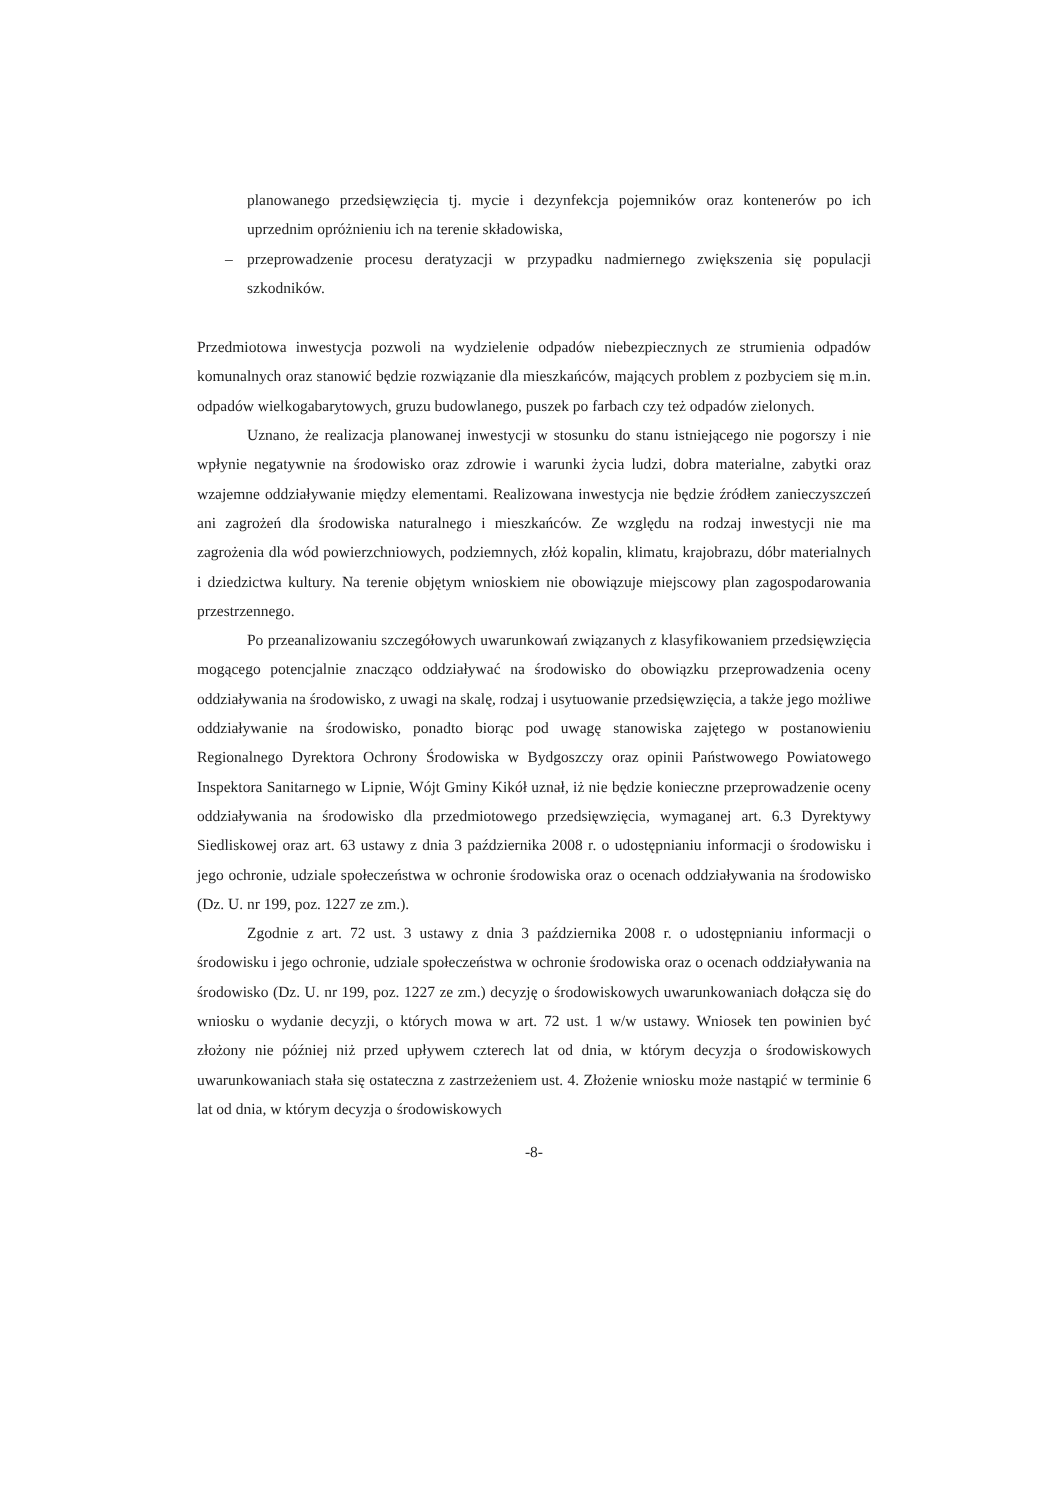planowanego przedsięwzięcia tj. mycie i dezynfekcja pojemników oraz kontenerów po ich uprzednim opróżnieniu ich na terenie składowiska,
– przeprowadzenie procesu deratyzacji w przypadku nadmiernego zwiększenia się populacji szkodników.
Przedmiotowa inwestycja pozwoli na wydzielenie odpadów niebezpiecznych ze strumienia odpadów komunalnych oraz stanowić będzie rozwiązanie dla mieszkańców, mających problem z pozbyciem się m.in. odpadów wielkogabarytowych, gruzu budowlanego, puszek po farbach czy też odpadów zielonych.
Uznano, że realizacja planowanej inwestycji w stosunku do stanu istniejącego nie pogorszy i nie wpłynie negatywnie na środowisko oraz zdrowie i warunki życia ludzi, dobra materialne, zabytki oraz wzajemne oddziaływanie między elementami. Realizowana inwestycja nie będzie źródłem zanieczyszczeń ani zagrożeń dla środowiska naturalnego i mieszkańców. Ze względu na rodzaj inwestycji nie ma zagrożenia dla wód powierzchniowych, podziemnych, złóż kopalin, klimatu, krajobrazu, dóbr materialnych i dziedzictwa kultury. Na terenie objętym wnioskiem nie obowiązuje miejscowy plan zagospodarowania przestrzennego.
Po przeanalizowaniu szczegółowych uwarunkowań związanych z klasyfikowaniem przedsięwzięcia mogącego potencjalnie znacząco oddziaływać na środowisko do obowiązku przeprowadzenia oceny oddziaływania na środowisko, z uwagi na skalę, rodzaj i usytuowanie przedsięwzięcia, a także jego możliwe oddziaływanie na środowisko, ponadto biorąc pod uwagę stanowiska zajętego w postanowieniu Regionalnego Dyrektora Ochrony Środowiska w Bydgoszczy oraz opinii Państwowego Powiatowego Inspektora Sanitarnego w Lipnie, Wójt Gminy Kikół uznał, iż nie będzie konieczne przeprowadzenie oceny oddziaływania na środowisko dla przedmiotowego przedsięwzięcia, wymaganej art. 6.3 Dyrektywy Siedliskowej oraz art. 63 ustawy z dnia 3 października 2008 r. o udostępnianiu informacji o środowisku i jego ochronie, udziale społeczeństwa w ochronie środowiska oraz o ocenach oddziaływania na środowisko (Dz. U. nr 199, poz. 1227 ze zm.).
Zgodnie z art. 72 ust. 3 ustawy z dnia 3 października 2008 r. o udostępnianiu informacji o środowisku i jego ochronie, udziale społeczeństwa w ochronie środowiska oraz o ocenach oddziaływania na środowisko (Dz. U. nr 199, poz. 1227 ze zm.) decyzję o środowiskowych uwarunkowaniach dołącza się do wniosku o wydanie decyzji, o których mowa w art. 72 ust. 1 w/w ustawy. Wniosek ten powinien być złożony nie później niż przed upływem czterech lat od dnia, w którym decyzja o środowiskowych uwarunkowaniach stała się ostateczna z zastrzeżeniem ust. 4. Złożenie wniosku może nastąpić w terminie 6 lat od dnia, w którym decyzja o środowiskowych
-8-